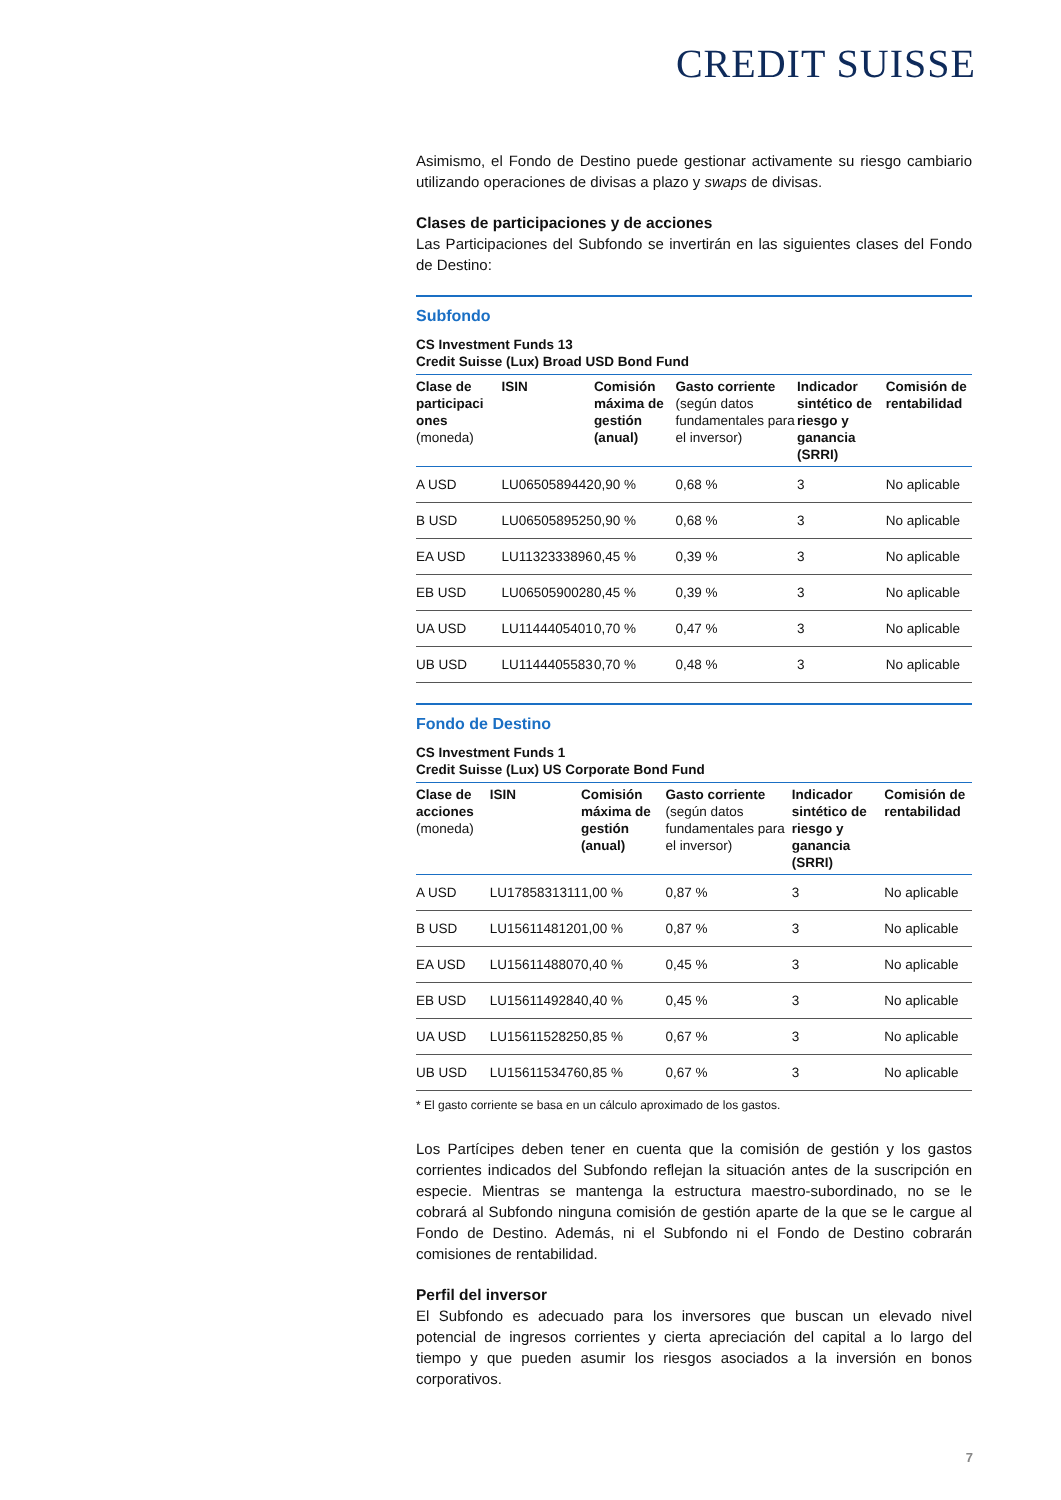CREDIT SUISSE
Asimismo, el Fondo de Destino puede gestionar activamente su riesgo cambiario utilizando operaciones de divisas a plazo y swaps de divisas.
Clases de participaciones y de acciones
Las Participaciones del Subfondo se invertirán en las siguientes clases del Fondo de Destino:
Subfondo
CS Investment Funds 13
Credit Suisse (Lux) Broad USD Bond Fund
| Clase de participaci ones (moneda) | ISIN | Comisión máxima de gestión (anual) | Gasto corriente (según datos fundamentales para el inversor) | Indicador sintético de riesgo y ganancia (SRRI) | Comisión de rentabilidad |
| --- | --- | --- | --- | --- | --- |
| A USD | LU0650589442 | 0,90 % | 0,68 % | 3 | No aplicable |
| B USD | LU0650589525 | 0,90 % | 0,68 % | 3 | No aplicable |
| EA USD | LU1132333896 | 0,45 % | 0,39 % | 3 | No aplicable |
| EB USD | LU0650590028 | 0,45 % | 0,39 % | 3 | No aplicable |
| UA USD | LU1144405401 | 0,70 % | 0,47 % | 3 | No aplicable |
| UB USD | LU1144405583 | 0,70 % | 0,48 % | 3 | No aplicable |
Fondo de Destino
CS Investment Funds 1
Credit Suisse (Lux) US Corporate Bond Fund
| Clase de acciones (moneda) | ISIN | Comisión máxima de gestión (anual) | Gasto corriente (según datos fundamentales para el inversor) | Indicador sintético de riesgo y ganancia (SRRI) | Comisión de rentabilidad |
| --- | --- | --- | --- | --- | --- |
| A USD | LU1785831311 | 1,00 % | 0,87 % | 3 | No aplicable |
| B USD | LU1561148120 | 1,00 % | 0,87 % | 3 | No aplicable |
| EA USD | LU1561148807 | 0,40 % | 0,45 % | 3 | No aplicable |
| EB USD | LU1561149284 | 0,40 % | 0,45 % | 3 | No aplicable |
| UA USD | LU1561152825 | 0,85 % | 0,67 % | 3 | No aplicable |
| UB USD | LU1561153476 | 0,85 % | 0,67 % | 3 | No aplicable |
* El gasto corriente se basa en un cálculo aproximado de los gastos.
Los Partícipes deben tener en cuenta que la comisión de gestión y los gastos corrientes indicados del Subfondo reflejan la situación antes de la suscripción en especie. Mientras se mantenga la estructura maestro-subordinado, no se le cobrará al Subfondo ninguna comisión de gestión aparte de la que se le cargue al Fondo de Destino. Además, ni el Subfondo ni el Fondo de Destino cobrarán comisiones de rentabilidad.
Perfil del inversor
El Subfondo es adecuado para los inversores que buscan un elevado nivel potencial de ingresos corrientes y cierta apreciación del capital a lo largo del tiempo y que pueden asumir los riesgos asociados a la inversión en bonos corporativos.
7